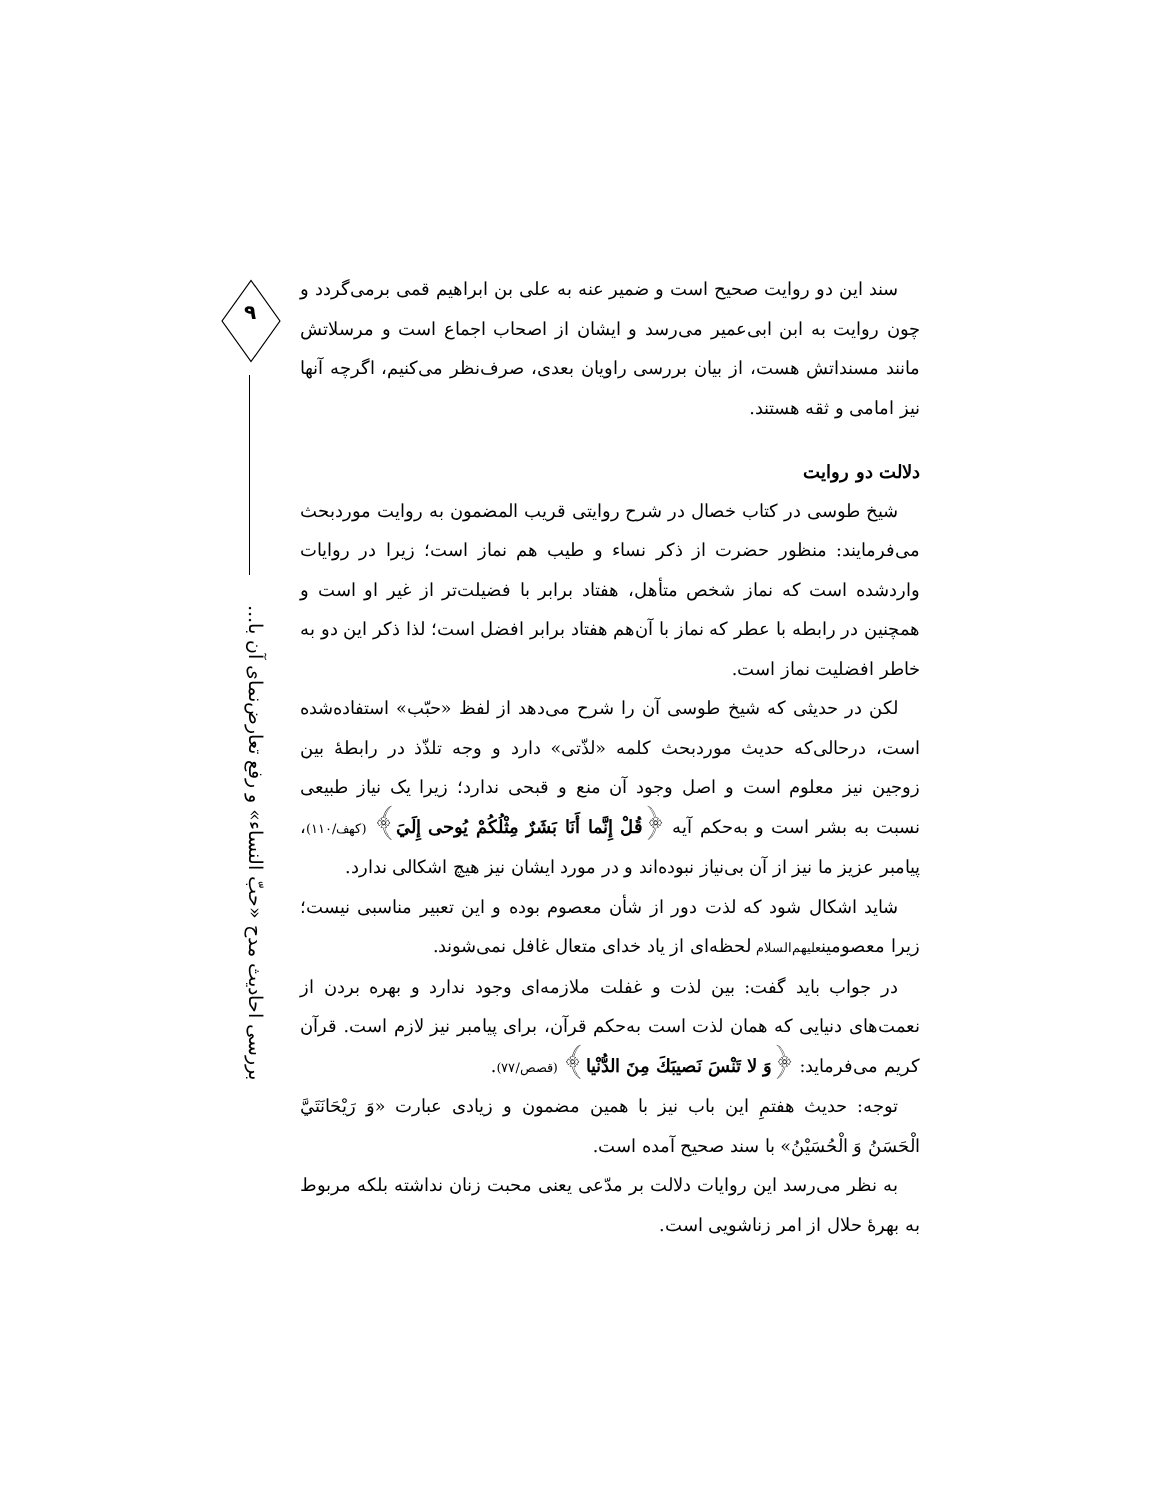۹
بررسی احادیث مدح «حبّ النساء» و رفع تعارض‌نمای آن با...
سند این دو روایت صحیح است و ضمیر عنه به علی بن ابراهیم قمی برمی‌گردد و چون روایت به ابن ابی‌عمیر می‌رسد و ایشان از اصحاب اجماع است و مرسلاتش مانند مسنداتش هست، از بیان بررسی راویان بعدی، صرف‌نظر می‌کنیم، اگرچه آنها نیز امامی و ثقه هستند.
دلالت دو روایت
شیخ طوسی در کتاب خصال در شرح روایتی قریب المضمون به روایت موردبحث می‌فرمایند: منظور حضرت از ذکر نساء و طیب هم نماز است؛ زیرا در روایات واردشده است که نماز شخص متأهل، هفتاد برابر با فضیلت‌تر از غیر او است و همچنین در رابطه با عطر که نماز با آن‌هم هفتاد برابر افضل است؛ لذا ذکر این دو به خاطر افضلیت نماز است.
لکن در حدیثی که شیخ طوسی آن را شرح می‌دهد از لفظ «حبّب» استفاده‌شده است، درحالی‌که حدیث موردبحث کلمه «لذّتی» دارد و وجه تلذّذ در رابطهٔ بین زوجین نیز معلوم است و اصل وجود آن منع و قبحی ندارد؛ زیرا یک نیاز طبیعی نسبت به بشر است و به‌حکم آیه ﴿قُلْ إِنَّما أَنَا بَشَرٌ مِثْلُكُمْ يُوحى إِلَيَ﴾ (کهف/۱۱۰)، پیامبر عزیز ما نیز از آن بی‌نیاز نبوده‌اند و در مورد ایشان نیز هیچ اشکالی ندارد.
شاید اشکال شود که لذت دور از شأن معصوم بوده و این تعبیر مناسبی نیست؛ زیرا معصومینعلیهم‌السلام لحظه‌ای از یاد خدای متعال غافل نمی‌شوند.
در جواب باید گفت: بین لذت و غفلت ملازمه‌ای وجود ندارد و بهره بردن از نعمت‌های دنیایی که همان لذت است به‌حکم قرآن، برای پیامبر نیز لازم است. قرآن کریم می‌فرماید: ﴿وَ لا تَنْسَ نَصيبَكَ مِنَ الدُّنْيا﴾ (قصص/۷۷).
توجه: حدیث هفتمِ این باب نیز با همین مضمون و زیادی عبارت «وَ رَيْحَانَتَيَّ الْحَسَنُ وَ الْحُسَيْنُ» با سند صحیح آمده است.
به نظر می‌رسد این روایات دلالت بر مدّعی یعنی محبت زنان نداشته بلکه مربوط به بهرهٔ حلال از امر زناشویی است.